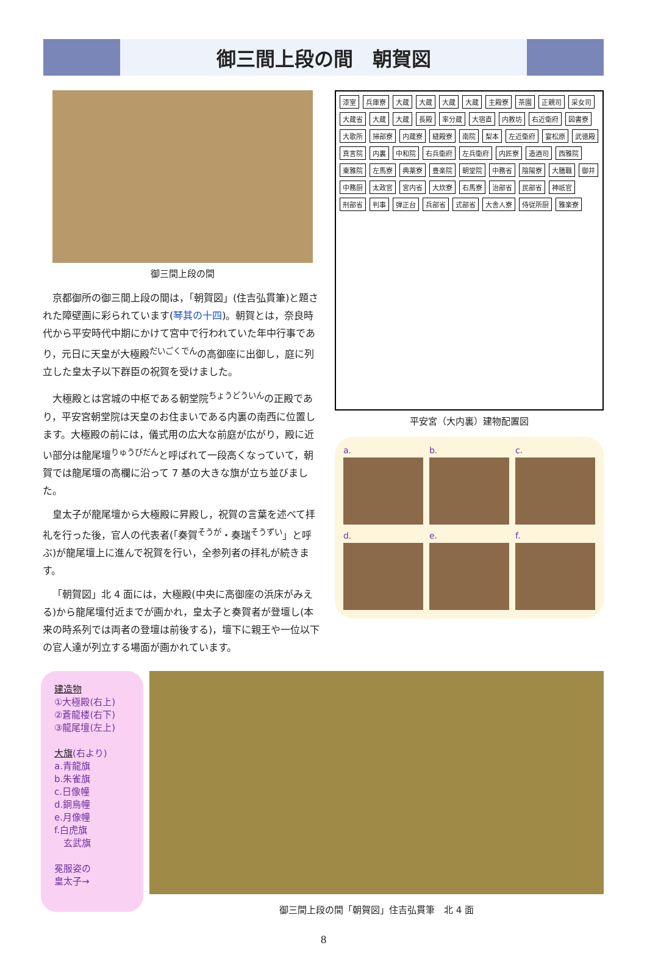御三間上段の間　朝賀図
御三間上段の間
京都御所の御三間上段の間は，「朝賀図」(住吉弘貫筆)と題された障壁画に彩られています(琴其の十四)。朝賀とは，奈良時代から平安時代中期にかけて宮中で行われていた年中行事であり，元日に天皇が大極殿<sup>だいごくでん</sup>の高御座に出御し，庭に列立した皇太子以下群臣の祝賀を受けました。
大極殿とは宮城の中枢である朝堂院<sup>ちょうどういん</sup>の正殿であり，平安宮朝堂院は天皇のお住まいである内裏の南西に位置します。大極殿の前には，儀式用の広大な前庭が広がり，殿に近い部分は龍尾壇<sup>りゅうびだん</sup>と呼ばれて一段高くなっていて，朝賀では龍尾壇の高欄に沿って 7 基の大きな旗が立ち並びました。
皇太子が龍尾壇から大極殿に昇殿し，祝賀の言葉を述べて拝礼を行った後，官人の代表者(「奏賀<sup>そうが</sup>・奏瑞<sup>そうずい</sup>」と呼ぶ)が龍尾壇上に進んで祝賀を行い，全参列者の拝礼が続きます。
「朝賀図」北 4 面には，大極殿(中央に高御座の浜床がみえる)から龍尾壇付近までが画かれ，皇太子と奏賀者が登壇し(本来の時系列では両者の登壇は前後する)，壇下に親王や一位以下の官人達が列立する場面が画かれています。
漆室 兵庫寮 大蔵 大蔵 大蔵 大蔵 主殿寮 茶園 正親司 采女司 大蔵省 大蔵 大蔵 長殿 率分蔵 大宿直 内教坊 右近衛府 図書寮 大歌所 掃部寮 内蔵寮 縫殿寮 南院 梨本 左近衛府 宴松原 武徳殿 真言院 内裏 中和院 右兵衛府 左兵衛府 内匠寮 造酒司 西雅院 東雅院 左馬寮 典薬寮 豊楽院 朝堂院 中務省 陰陽寮 大膳職 御井 中務厨 太政官 宮内省 大炊寮 右馬寮 治部省 民部省 神祇官 刑部省 判事 弾正台 兵部省 式部省 大舎人寮 侍従所厨 雅楽寮
平安宮（大内裏）建物配置図
a.
b.
c.
d.
e.
f.
建造物
①大極殿(右上)
②蒼龍楼(右下)
③龍尾壇(左上)
大旗(右より)
a.青龍旗
b.朱雀旗
c.日像幢
d.銅烏幢
e.月像幢
f.白虎旗
　玄武旗
冕服姿の
皇太子→
御三間上段の間「朝賀図」住吉弘貫筆　北 4 面
8